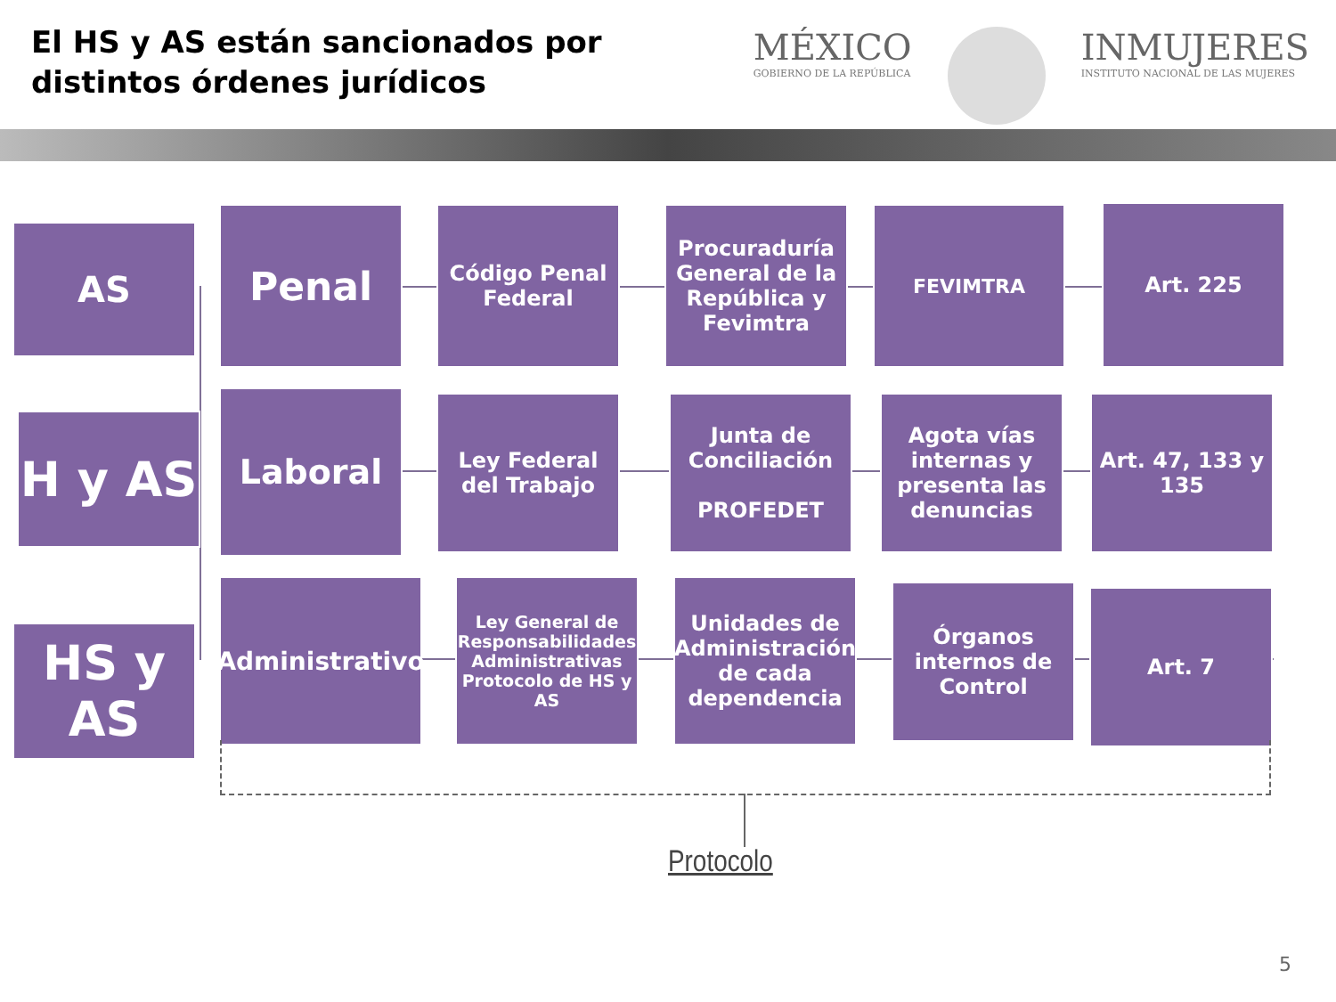El HS y AS están sancionados por distintos órdenes jurídicos
MÉXICO
GOBIERNO DE LA REPÚBLICA
INMUJERES
INSTITUTO NACIONAL DE LAS MUJERES
AS Penal
Código Penal Federal
Procuraduría General de la República y Fevimtra
FEVIMTRA Art. 225
H y AS
Laboral
Ley Federal del Trabajo
Junta de Conciliación
PROFEDET
Agota vías internas y presenta las denuncias
Art. 47, 133 y 135
HS y AS
Administrativo
Ley General de Responsabilidades Administrativas
Protocolo de HS y AS
Unidades de Administración de cada dependencia
Órganos internos de Control
Art. 7
Protocolo
5